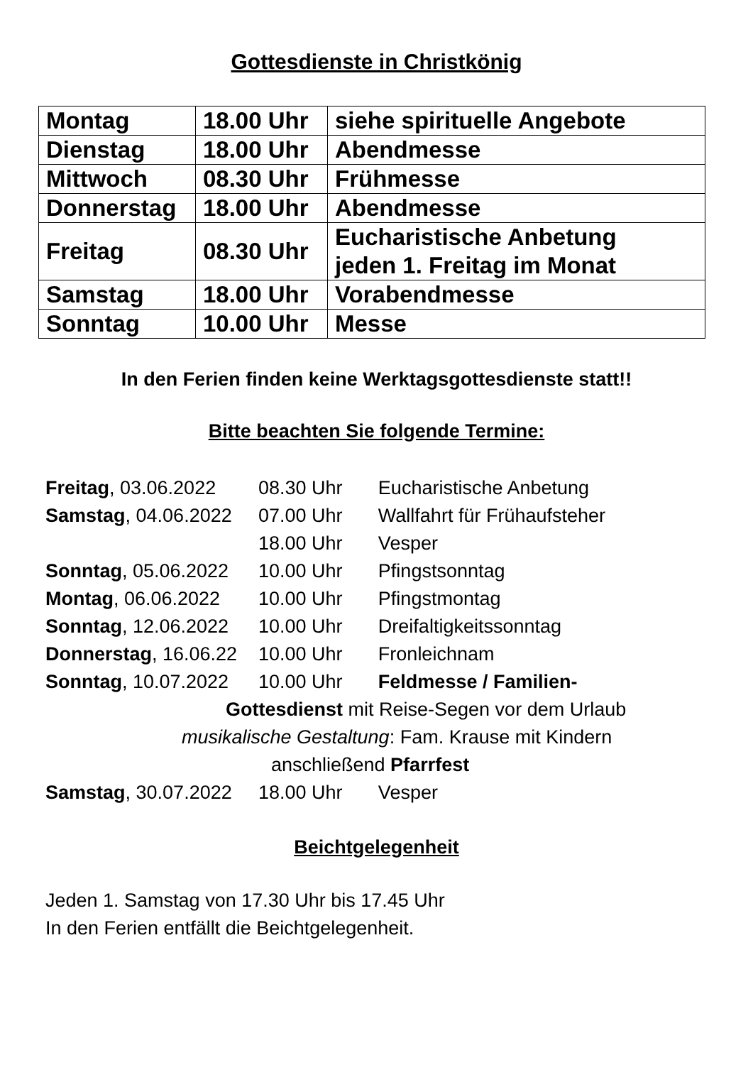Gottesdienste in Christkönig
| Montag | 18.00 Uhr | siehe spirituelle Angebote |
| Dienstag | 18.00 Uhr | Abendmesse |
| Mittwoch | 08.30 Uhr | Frühmesse |
| Donnerstag | 18.00 Uhr | Abendmesse |
| Freitag | 08.30 Uhr | Eucharistische Anbetung jeden 1. Freitag im Monat |
| Samstag | 18.00 Uhr | Vorabendmesse |
| Sonntag | 10.00 Uhr | Messe |
In den Ferien finden keine Werktagsgottesdienste statt!!
Bitte beachten Sie folgende Termine:
| Freitag , 03.06.2022 | 08.30 Uhr | Eucharistische Anbetung |
| Samstag , 04.06.2022 | 07.00 Uhr | Wallfahrt für Frühaufsteher |
| | 18.00 Uhr | Vesper |
| Sonntag , 05.06.2022 | 10.00 Uhr | Pfingstsonntag |
| Montag , 06.06.2022 | 10.00 Uhr | Pfingstmontag |
| Sonntag , 12.06.2022 | 10.00 Uhr | Dreifaltigkeitssonntag |
| Donnerstag , 16.06.22 | 10.00 Uhr | Fronleichnam |
| Sonntag , 10.07.2022 | 10.00 Uhr | Feldmesse / Familien- |
| Gottesdienst mit Reise-Segen vor dem Urlaub | | |
| musikalische Gestaltung : Fam. Krause mit Kindern | | |
| anschließend Pfarrfest | | |
| Samstag , 30.07.2022 | 18.00 Uhr | Vesper |
Beichtgelegenheit
Jeden 1. Samstag von 17.30 Uhr bis 17.45 Uhr
In den Ferien entfällt die Beichtgelegenheit.